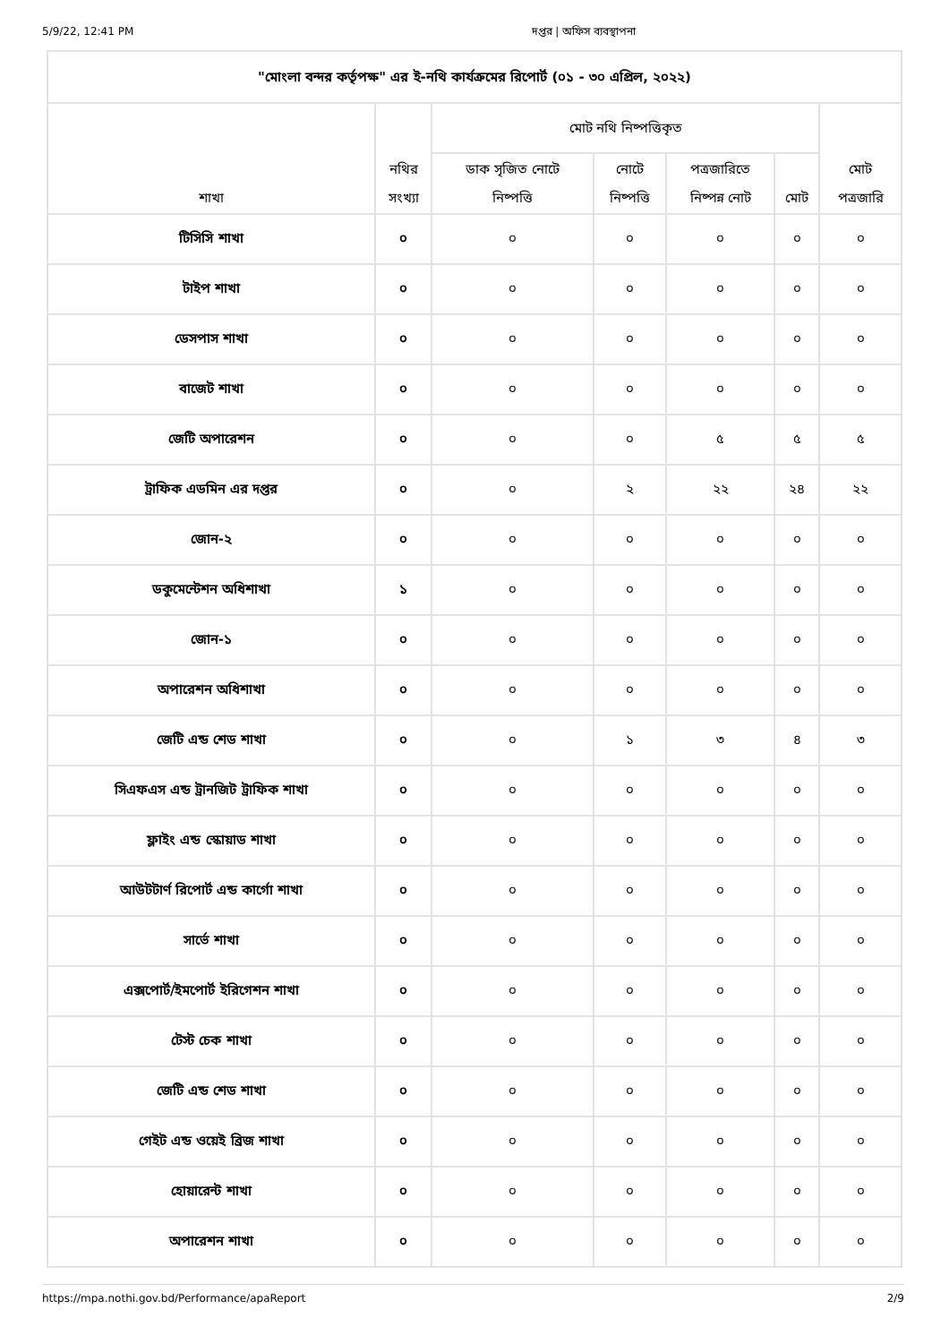5/9/22, 12:41 PM দপ্তর | অফিস ব্যবস্থাপনা
| "মোংলা বন্দর কর্তৃপক্ষ" এর ই-নথি কার্যক্রমের রিপোর্ট (০১ - ৩০ এপ্রিল, ২০২২) | | | | | | |
| --- | --- | --- | --- | --- | --- | --- |
| শাখা | নথির সংখ্যা | মোট নথি নিষ্পত্তিকৃত | | | | মোট পত্রজারি |
| | | ডাক সৃজিত নোটে নিষ্পত্তি | নোটে নিষ্পত্তি | পত্রজারিতে নিষ্পন্ন নোট | মোট | |
| টিসিসি শাখা | ০ | ০ | ০ | ০ | ০ | ০ |
| টাইপ শাখা | ০ | ০ | ০ | ০ | ০ | ০ |
| ডেসপাস শাখা | ০ | ০ | ০ | ০ | ০ | ০ |
| বাজেট শাখা | ০ | ০ | ০ | ০ | ০ | ০ |
| জেটি অপারেশন | ০ | ০ | ০ | ৫ | ৫ | ৫ |
| ট্রাফিক এডমিন এর দপ্তর | ০ | ০ | ২ | ২২ | ২৪ | ২২ |
| জোন-২ | ০ | ০ | ০ | ০ | ০ | ০ |
| ডকুমেন্টেশন অধিশাখা | ১ | ০ | ০ | ০ | ০ | ০ |
| জোন-১ | ০ | ০ | ০ | ০ | ০ | ০ |
| অপারেশন অধিশাখা | ০ | ০ | ০ | ০ | ০ | ০ |
| জেটি এন্ড শেড শাখা | ০ | ০ | ১ | ৩ | ৪ | ৩ |
| সিএফএস এন্ড ট্রানজিট ট্রাফিক শাখা | ০ | ০ | ০ | ০ | ০ | ০ |
| ফ্লাইং এন্ড স্কোয়াড শাখা | ০ | ০ | ০ | ০ | ০ | ০ |
| আউটটার্ণ রিপোর্ট এন্ড কার্গো শাখা | ০ | ০ | ০ | ০ | ০ | ০ |
| সার্ভে শাখা | ০ | ০ | ০ | ০ | ০ | ০ |
| এক্সপোর্ট/ইমপোর্ট ইরিগেশন শাখা | ০ | ০ | ০ | ০ | ০ | ০ |
| টেস্ট চেক শাখা | ০ | ০ | ০ | ০ | ০ | ০ |
| জেটি এন্ড শেড শাখা | ০ | ০ | ০ | ০ | ০ | ০ |
| গেইট এন্ড ওয়েই ব্রিজ শাখা | ০ | ০ | ০ | ০ | ০ | ০ |
| হোয়ারেন্ট শাখা | ০ | ০ | ০ | ০ | ০ | ০ |
| অপারেশন শাখা | ০ | ০ | ০ | ০ | ০ | ০ |
https://mpa.nothi.gov.bd/Performance/apaReport 2/9